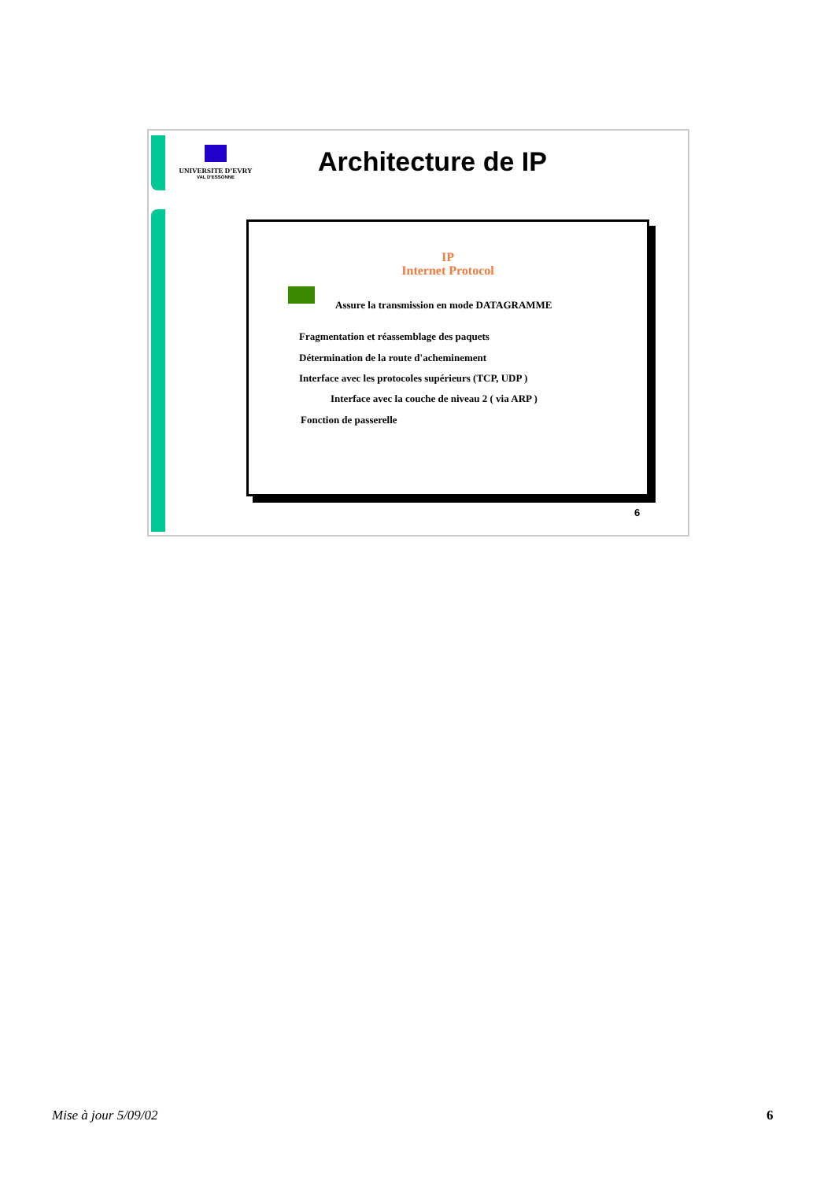UNIVERSITE D’EVRY
VAL D'ESSONNE
Architecture de IP
IP
Internet Protocol
Assure la transmission en mode DATAGRAMME
Fragmentation et réassemblage des paquets
Détermination de la route d'acheminement
Interface avec les protocoles supérieurs (TCP, UDP )
Interface avec la couche de niveau 2 ( via ARP )
Fonction de passerelle
6
Mise à jour 5/09/02 6